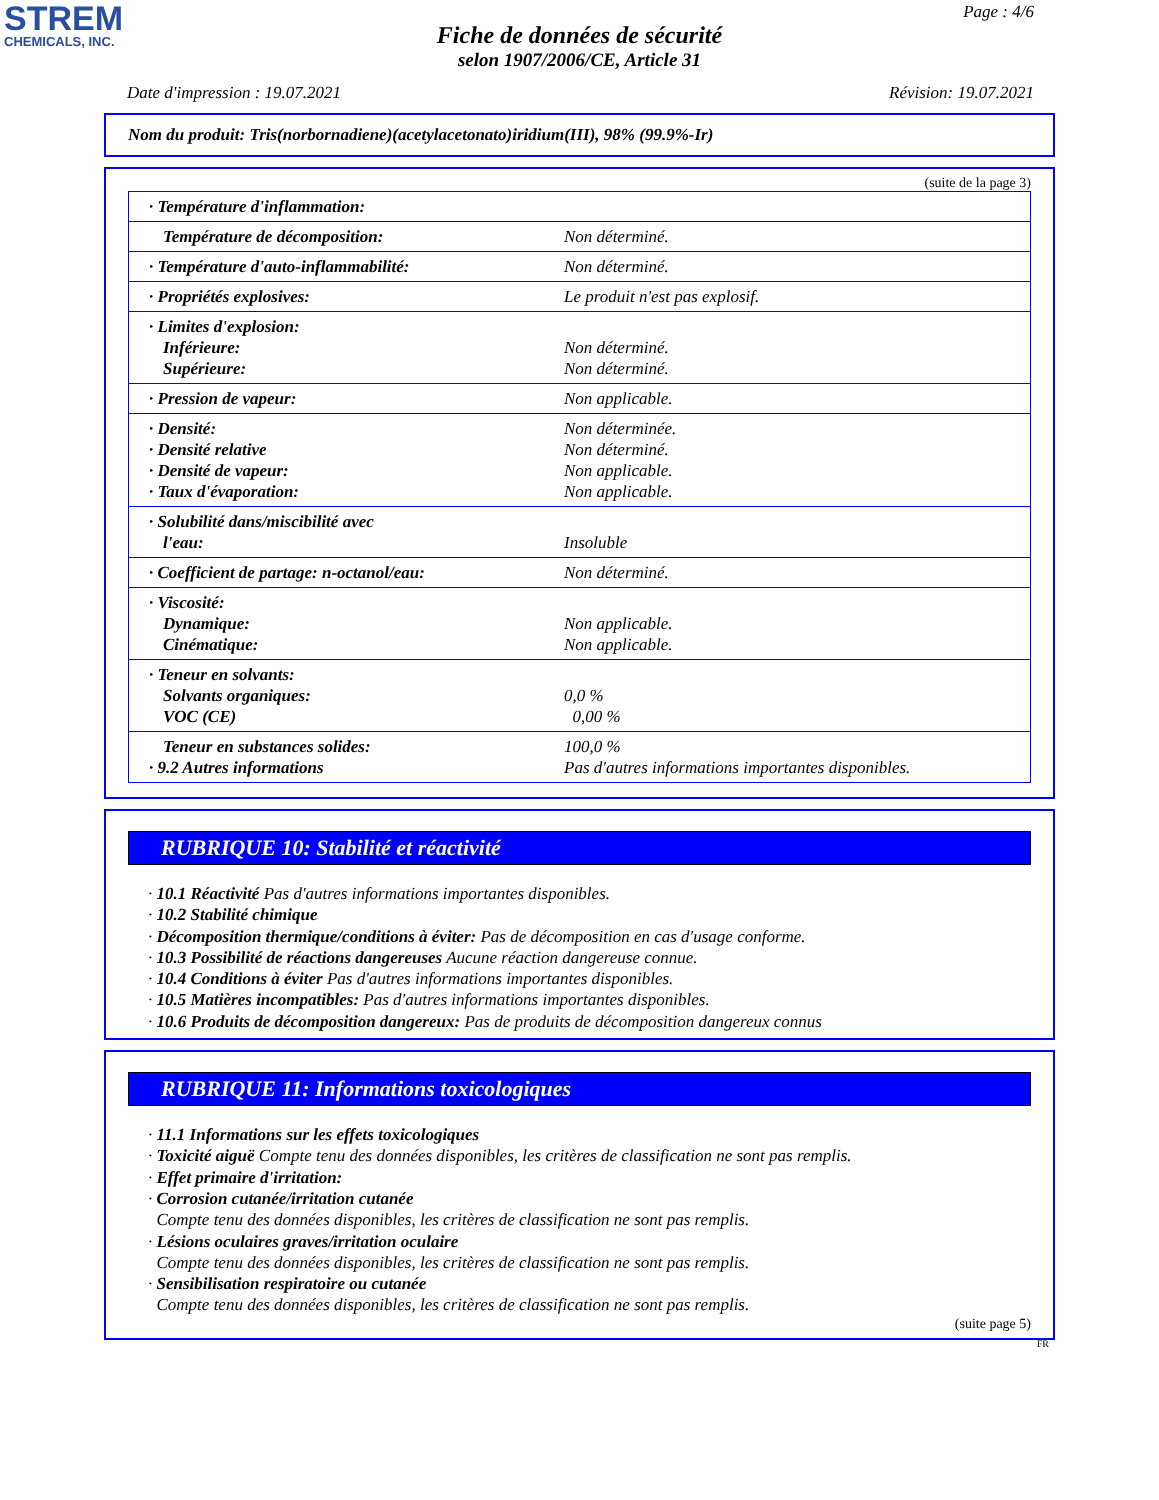STREM
CHEMICALS, INC.
Page : 4/6
Fiche de données de sécurité
selon 1907/2006/CE, Article 31
Date d'impression : 19.07.2021 Révision: 19.07.2021
Nom du produit: Tris(norbornadiene)(acetylacetonato)iridium(III), 98% (99.9%-Ir)
(suite de la page 3)
| · Température d'inflammation: | |
| Température de décomposition: | Non déterminé. |
| · Température d'auto-inflammabilité: | Non déterminé. |
| · Propriétés explosives: | Le produit n'est pas explosif. |
| · Limites d'explosion: Inférieure: Supérieure: | Non déterminé. Non déterminé. |
| · Pression de vapeur: | Non applicable. |
| · Densité: · Densité relative · Densité de vapeur: · Taux d'évaporation: | Non déterminée. Non déterminé. Non applicable. Non applicable. |
| · Solubilité dans/miscibilité avec l'eau: | Insoluble |
| · Coefficient de partage: n-octanol/eau: | Non déterminé. |
| · Viscosité: Dynamique: Cinématique: | Non applicable. Non applicable. |
| · Teneur en solvants: Solvants organiques: VOC (CE) | 0,0 % 0,00 % |
| Teneur en substances solides: · 9.2 Autres informations | 100,0 % Pas d'autres informations importantes disponibles. |
RUBRIQUE 10: Stabilité et réactivité
· 10.1 Réactivité Pas d'autres informations importantes disponibles.
· 10.2 Stabilité chimique
· Décomposition thermique/conditions à éviter: Pas de décomposition en cas d'usage conforme.
· 10.3 Possibilité de réactions dangereuses Aucune réaction dangereuse connue.
· 10.4 Conditions à éviter Pas d'autres informations importantes disponibles.
· 10.5 Matières incompatibles: Pas d'autres informations importantes disponibles.
· 10.6 Produits de décomposition dangereux: Pas de produits de décomposition dangereux connus
RUBRIQUE 11: Informations toxicologiques
· 11.1 Informations sur les effets toxicologiques
· Toxicité aiguë Compte tenu des données disponibles, les critères de classification ne sont pas remplis.
· Effet primaire d'irritation:
· Corrosion cutanée/irritation cutanée
Compte tenu des données disponibles, les critères de classification ne sont pas remplis.
· Lésions oculaires graves/irritation oculaire
Compte tenu des données disponibles, les critères de classification ne sont pas remplis.
· Sensibilisation respiratoire ou cutanée
Compte tenu des données disponibles, les critères de classification ne sont pas remplis.
(suite page 5)
FR